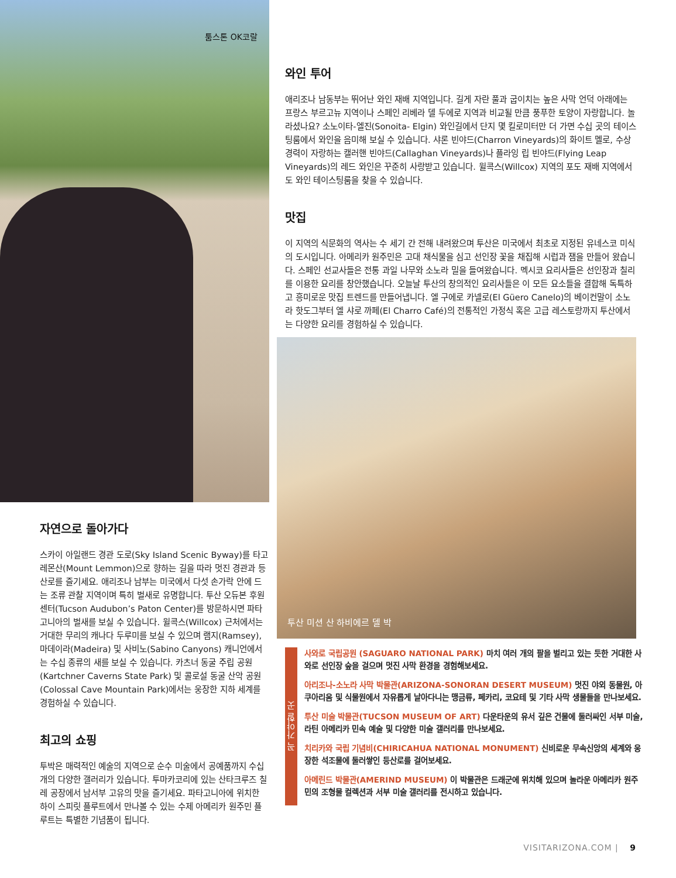툼스톤 OK코랄
자연으로 돌아가다
스카이 아일랜드 경관 도로(Sky Island Scenic Byway)를 타고 레몬산(Mount Lemmon)으로 향하는 길을 따라 멋진 경관과 등산로를 즐기세요. 애리조나 남부는 미국에서 다섯 손가락 안에 드는 조류 관찰 지역이며 특히 벌새로 유명합니다. 투산 오듀본 후원 센터(Tucson Audubon’s Paton Center)를 방문하시면 파타고니아의 벌새를 보실 수 있습니다. 윌콕스(Willcox) 근처에서는 거대한 무리의 캐나다 두루미를 보실 수 있으며 램지(Ramsey), 마데이라(Madeira) 및 사비노(Sabino Canyons) 캐니언에서는 수십 종류의 새를 보실 수 있습니다. 카츠너 동굴 주립 공원(Kartchner Caverns State Park) 및 콜로설 동굴 산악 공원(Colossal Cave Mountain Park)에서는 웅장한 지하 세계를 경험하실 수 있습니다.
최고의 쇼핑
투박은 매력적인 예술의 지역으로 순수 미술에서 공예품까지 수십 개의 다양한 갤러리가 있습니다. 투마카코리에 있는 산타크루즈 칠레 공장에서 남서부 고유의 맛을 즐기세요. 파타고니아에 위치한 하이 스피릿 플루트에서 만나볼 수 있는 수제 아메리카 원주민 플루트는 특별한 기념품이 됩니다.
와인 투어
애리조나 남동부는 뛰어난 와인 재배 지역입니다. 길게 자란 풀과 굽이치는 높은 사막 언덕 아래에는 프랑스 부르고뉴 지역이나 스페인 리베라 델 두에로 지역과 비교될 만큼 풍푸한 토양이 자랑합니다. 놀라셨나요? 소노이타-엘진(Sonoita- Elgin) 와인길에서 단지 몇 킬로미터만 더 가면 수십 곳의 테이스팅룸에서 와인을 음미해 보실 수 있습니다. 샤론 빈야드(Charron Vineyards)의 화이트 멜로, 수상 경력이 자랑하는 캘러핸 빈야드(Callaghan Vineyards)나 플라잉 립 빈야드(Flying Leap Vineyards)의 레드 와인은 꾸준히 사랑받고 있습니다. 윌콕스(Willcox) 지역의 포도 재배 지역에서도 와인 테이스팅룸을 찾을 수 있습니다.
맛집
이 지역의 식문화의 역사는 수 세기 간 전해 내려왔으며 투산은 미국에서 최초로 지정된 유네스코 미식의 도시입니다. 아메리카 원주민은 고대 채식물을 심고 선인장 꽃을 채집해 시럽과 잼을 만들어 왔습니다. 스페인 선교사들은 전통 과일 나무와 소노라 밀을 들여왔습니다. 멕시코 요리사들은 선인장과 칠리를 이용한 요리를 창안했습니다. 오늘날 투산의 창의적인 요리사들은 이 모든 요소들을 결합해 독특하고 흥미로운 맛집 트렌드를 만들어냅니다. 엘 구에로 카넬로(El Güero Canelo)의 베이컨말이 소노라 핫도그부터 엘 샤로 까페(El Charro Café)의 전통적인 가정식 혹은 고급 레스토랑까지 투산에서는 다양한 요리를 경험하실 수 있습니다.
투산 미션 산 하비에르 델 박
꼭 가야할 곳
사와로 국립공원 (SAGUARO NATIONAL PARK) 마치 여러 개의 팔을 벌리고 있는 듯한 거대한 사와로 선인장 숲을 걸으며 멋진 사막 환경을 경험해보세요.
아리조나-소노라 사막 박물관(ARIZONA-SONORAN DESERT MUSEUM) 멋진 야외 동물원, 아쿠아리움 및 식물원에서 자유롭게 날아다니는 맹금류, 페카리, 코요테 및 기타 사막 생물들을 만나보세요.
투산 미술 박물관(TUCSON MUSEUM OF ART) 다운타운의 유서 깊은 건물에 둘러싸인 서부 미술, 라틴 아메리카 민속 예술 및 다양한 미술 갤러리를 만나보세요.
치리카와 국립 기념비(CHIRICAHUA NATIONAL MONUMENT) 신비로운 무속신앙의 세계와 웅장한 석조물에 둘러쌓인 등산로를 걸어보세요.
아메린드 박물관(AMERIND MUSEUM) 이 박물관은 드래군에 위치해 있으며 놀라운 아메리카 원주민의 조형물 컬렉션과 서부 미술 갤러리를 전시하고 있습니다.
VISITARIZONA.COM | 9